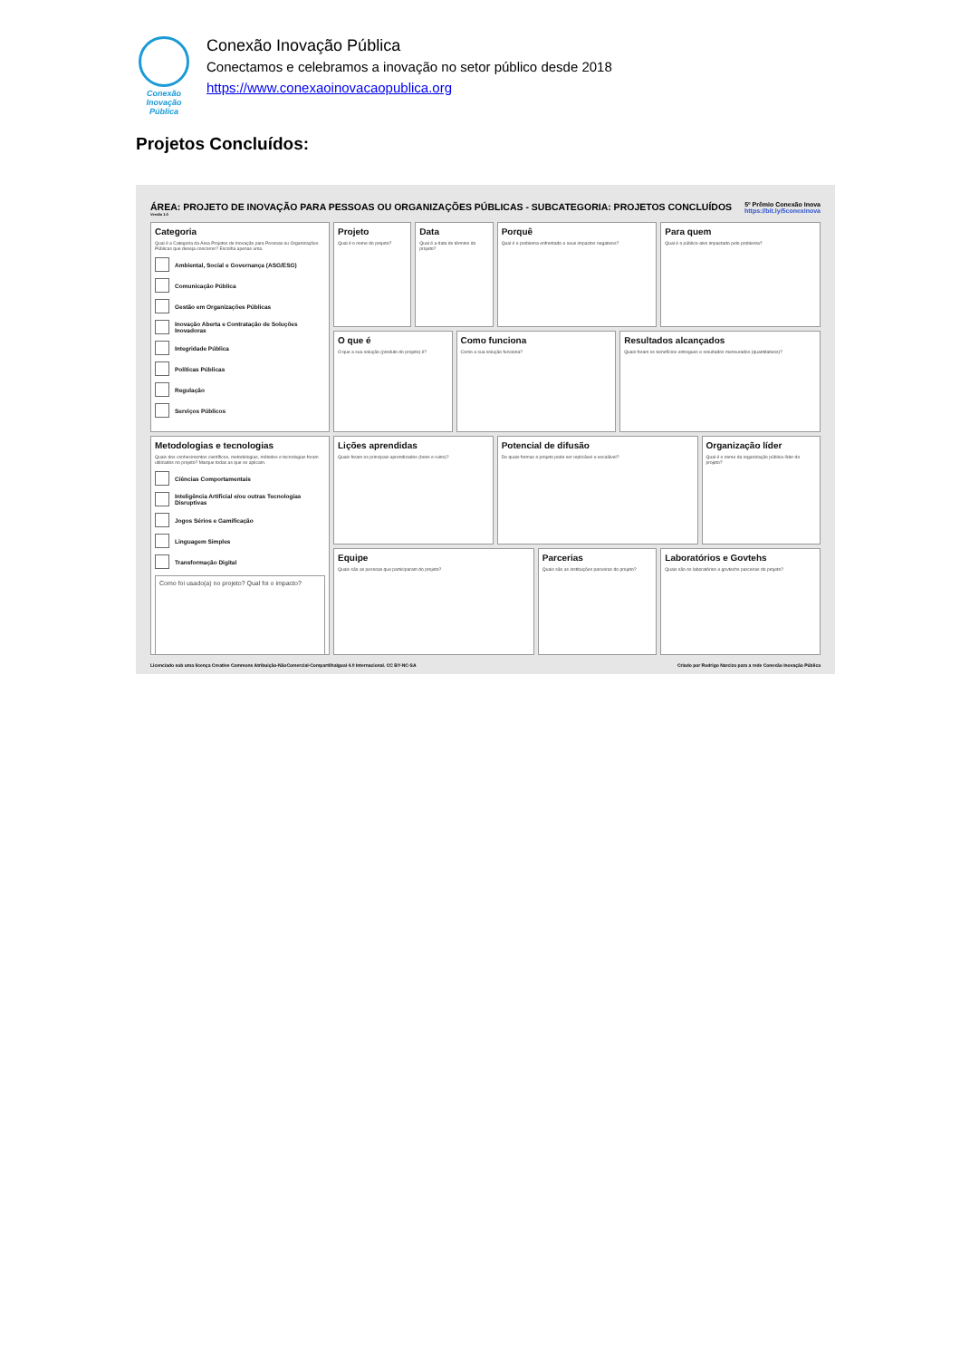Conexão
Inovação Pública
Conexão Inovação Pública
Conectamos e celebramos a inovação no setor público desde 2018
https://www.conexaoinovacaopublica.org
Projetos Concluídos:
ÁREA: PROJETO DE INOVAÇÃO PARA PESSOAS OU ORGANIZAÇÕES PÚBLICAS - SUBCATEGORIA: PROJETOS CONCLUÍDOS
Versão 1.0
5º Prêmio Conexão Inova
https://bit.ly/5conexinova
Categoria
Qual é a Categoria da Área Projetos de Inovação para Pessoas ou Organizações Públicas que deseja concorrer? Escolha apenas uma.
Ambiental, Social e Governança (ASG/ESG)
Comunicação Pública
Gestão em Organizações Públicas
Inovação Aberta e Contratação de Soluções Inovadoras
Integridade Pública
Políticas Públicas
Regulação
Serviços Públicos
Projeto
Qual é o nome do projeto?
Data
Qual é a data de término do projeto?
Porquê
Qual é o problema enfrentado e seus impactos negativos?
Para quem
Qual é o público-alvo impactado pelo problema?
O que é
O que a sua solução (produto do projeto) é?
Como funciona
Como a sua solução funciona?
Resultados alcançados
Quais foram os benefícios entregues e resultados mensurados (quantitativos)?
Metodologias e tecnologias
Quais dos conhecimentos científicos, metodologias, métodos e tecnologias foram utilizados no projeto? Marque todas as que se aplicam.
Ciências Comportamentais
Inteligência Artificial e/ou outras Tecnologias Disruptivas
Jogos Sérios e Gamificação
Linguagem Simples
Transformação Digital
Como foi usado(a) no projeto? Qual foi o impacto?
Lições aprendidas
Quais foram os principais aprendizados (bons e ruins)?
Potencial de difusão
De quais formas o projeto pode ser replicável e escalável?
Organização líder
Qual é o nome da organização pública líder do projeto?
Equipe
Quais são as pessoas que participaram do projeto?
Parcerias
Quais são as instituições parceiras do projeto?
Laboratórios e Govtehs
Quais são os laboratórios e govtechs parceiras do projeto?
Licenciado sob uma licença Creative Commons Atribuição-NãoComercial-CompartilhaIgual 4.0 Internacional. CC BY-NC-SA
Criado por Rodrigo Narcizo para a rede Conexão Inovação Pública